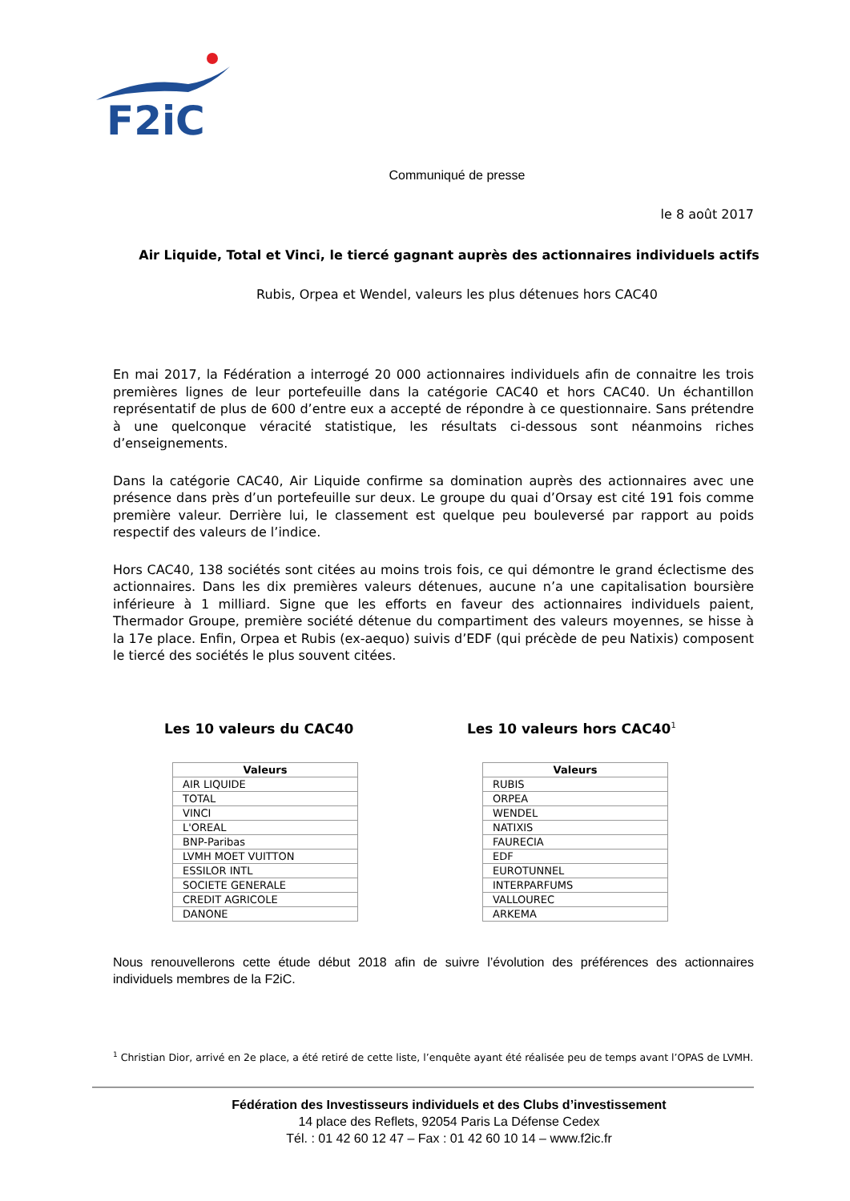F2iC
Communiqué de presse
le 8 août 2017
Air Liquide, Total et Vinci, le tiercé gagnant auprès des actionnaires individuels actifs
Rubis, Orpea et Wendel, valeurs les plus détenues hors CAC40
En mai 2017, la Fédération a interrogé 20 000 actionnaires individuels afin de connaitre les trois premières lignes de leur portefeuille dans la catégorie CAC40 et hors CAC40. Un échantillon représentatif de plus de 600 d’entre eux a accepté de répondre à ce questionnaire. Sans prétendre à une quelconque véracité statistique, les résultats ci-dessous sont néanmoins riches d’enseignements.
Dans la catégorie CAC40, Air Liquide confirme sa domination auprès des actionnaires avec une présence dans près d’un portefeuille sur deux. Le groupe du quai d’Orsay est cité 191 fois comme première valeur. Derrière lui, le classement est quelque peu bouleversé par rapport au poids respectif des valeurs de l’indice.
Hors CAC40, 138 sociétés sont citées au moins trois fois, ce qui démontre le grand éclectisme des actionnaires. Dans les dix premières valeurs détenues, aucune n’a une capitalisation boursière inférieure à 1 milliard. Signe que les efforts en faveur des actionnaires individuels paient, Thermador Groupe, première société détenue du compartiment des valeurs moyennes, se hisse à la 17e place. Enfin, Orpea et Rubis (ex-aequo) suivis d’EDF (qui précède de peu Natixis) composent le tiercé des sociétés le plus souvent citées.
Les 10 valeurs du CAC40 Les 10 valeurs hors CAC40<sup>1</sup>
| Valeurs |
| --- |
| AIR LIQUIDE |
| TOTAL |
| VINCI |
| L'OREAL |
| BNP-Paribas |
| LVMH MOET VUITTON |
| ESSILOR INTL |
| SOCIETE GENERALE |
| CREDIT AGRICOLE |
| DANONE |
| Valeurs |
| --- |
| RUBIS |
| ORPEA |
| WENDEL |
| NATIXIS |
| FAURECIA |
| EDF |
| EUROTUNNEL |
| INTERPARFUMS |
| VALLOUREC |
| ARKEMA |
Nous renouvellerons cette étude début 2018 afin de suivre l’évolution des préférences des actionnaires individuels membres de la F2iC.
<sup>1</sup> Christian Dior, arrivé en 2e place, a été retiré de cette liste, l’enquête ayant été réalisée peu de temps avant l’OPAS de LVMH.
Fédération des Investisseurs individuels et des Clubs d’investissement
14 place des Reflets, 92054 Paris La Défense Cedex
Tél. : 01 42 60 12 47 – Fax : 01 42 60 10 14 – www.f2ic.fr